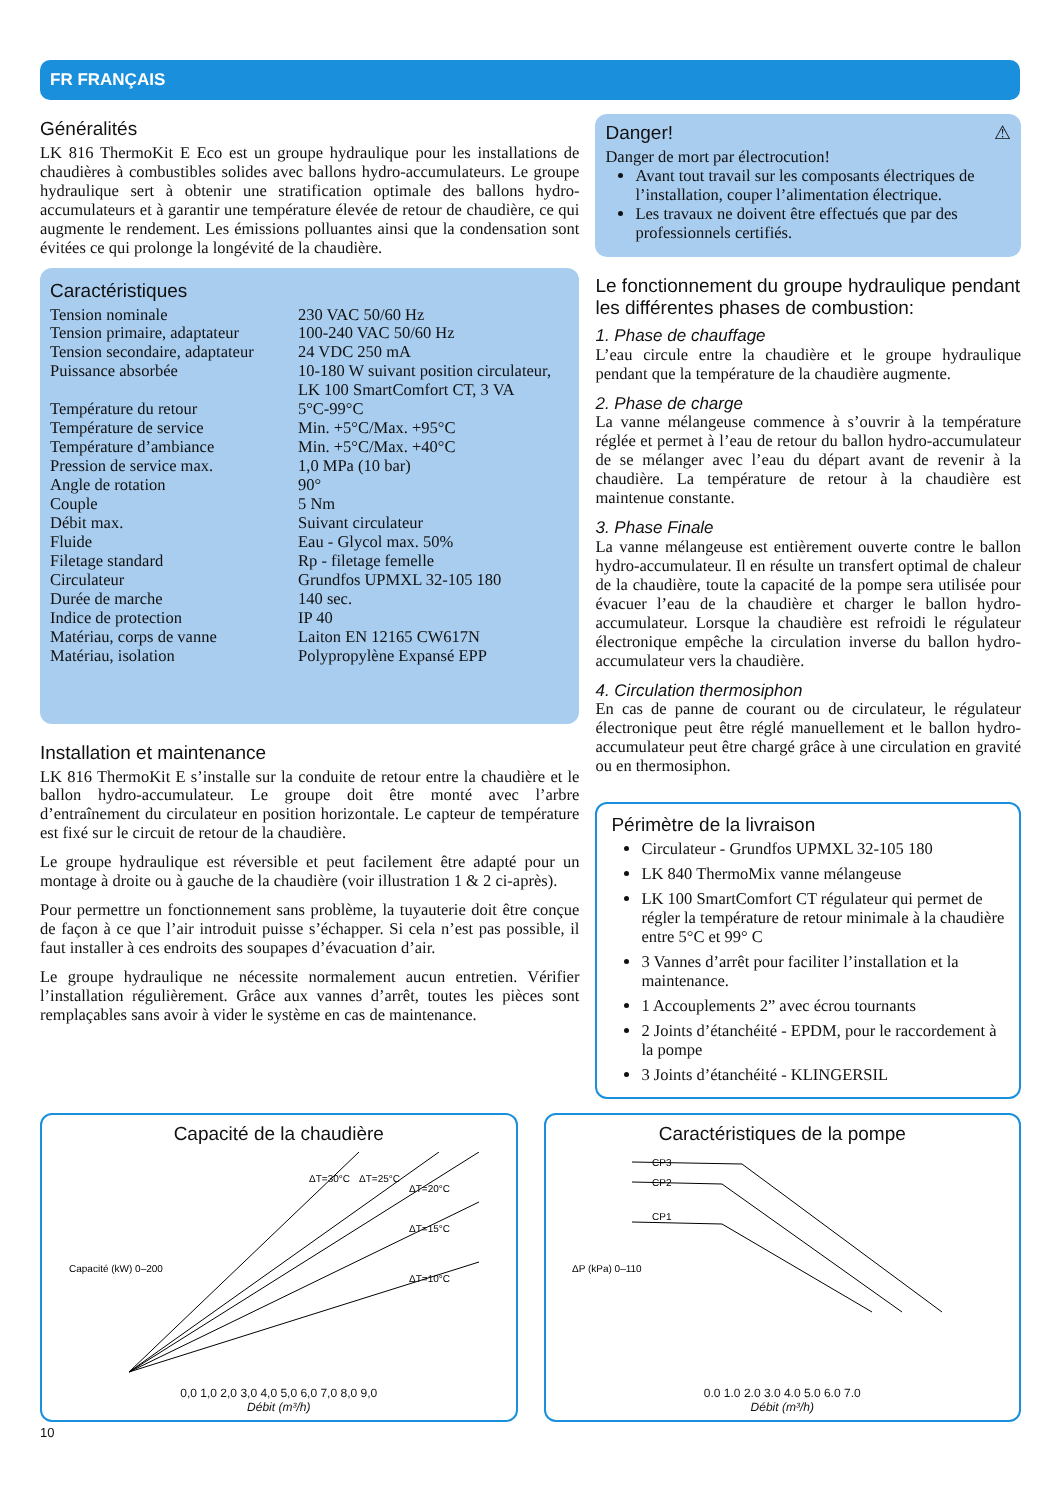FR FRANÇAIS
Généralités
LK 816 ThermoKit E Eco est un groupe hydraulique pour les installations de chaudières à combustibles solides avec ballons hydro-accumulateurs. Le groupe hydraulique sert à obtenir une stratification optimale des ballons hydro-accumulateurs et à garantir une température élevée de retour de chaudière, ce qui augmente le rendement. Les émissions polluantes ainsi que la condensation sont évitées ce qui prolonge la longévité de la chaudière.
Caractéristiques
| Tension nominale | 230 VAC 50/60 Hz |
| Tension primaire, adaptateur | 100-240 VAC 50/60 Hz |
| Tension secondaire, adaptateur | 24 VDC 250 mA |
| Puissance absorbée | 10-180 W suivant position circulateur, LK 100 SmartComfort CT, 3 VA |
| Température du retour | 5°C-99°C |
| Température de service | Min. +5°C/Max. +95°C |
| Température d’ambiance | Min. +5°C/Max. +40°C |
| Pression de service max. | 1,0 MPa (10 bar) |
| Angle de rotation | 90° |
| Couple | 5 Nm |
| Débit max. | Suivant circulateur |
| Fluide | Eau - Glycol max. 50% |
| Filetage standard | Rp - filetage femelle |
| Circulateur | Grundfos UPMXL 32-105 180 |
| Durée de marche | 140 sec. |
| Indice de protection | IP 40 |
| Matériau, corps de vanne | Laiton EN 12165 CW617N |
| Matériau, isolation | Polypropylène Expansé EPP |
Installation et maintenance
LK 816 ThermoKit E s’installe sur la conduite de retour entre la chaudière et le ballon hydro-accumulateur. Le groupe doit être monté avec l’arbre d’entraînement du circulateur en position horizontale. Le capteur de température est fixé sur le circuit de retour de la chaudière.
Le groupe hydraulique est réversible et peut facilement être adapté pour un montage à droite ou à gauche de la chaudière (voir illustration 1 & 2 ci-après).
Pour permettre un fonctionnement sans problème, la tuyauterie doit être conçue de façon à ce que l’air introduit puisse s’échapper. Si cela n’est pas possible, il faut installer à ces endroits des soupapes d’évacuation d’air.
Le groupe hydraulique ne nécessite normalement aucun entretien. Vérifier l’installation régulièrement. Grâce aux vannes d’arrêt, toutes les pièces sont remplaçables sans avoir à vider le système en cas de maintenance.
Danger! ⚠
Danger de mort par électrocution!
Avant tout travail sur les composants électriques de l’installation, couper l’alimentation électrique.
Les travaux ne doivent être effectués que par des professionnels certifiés.
Le fonctionnement du groupe hydraulique pendant les différentes phases de combustion:
1. Phase de chauffage
L’eau circule entre la chaudière et le groupe hydraulique pendant que la température de la chaudière augmente.
2. Phase de charge
La vanne mélangeuse commence à s’ouvrir à la température réglée et permet à l’eau de retour du ballon hydro-accumulateur de se mélanger avec l’eau du départ avant de revenir à la chaudière. La température de retour à la chaudière est maintenue constante.
3. Phase Finale
La vanne mélangeuse est entièrement ouverte contre le ballon hydro-accumulateur. Il en résulte un transfert optimal de chaleur de la chaudière, toute la capacité de la pompe sera utilisée pour évacuer l’eau de la chaudière et charger le ballon hydro-accumulateur. Lorsque la chaudière est refroidi le régulateur électronique empêche la circulation inverse du ballon hydro-accumulateur vers la chaudière.
4. Circulation thermosiphon
En cas de panne de courant ou de circulateur, le régulateur électronique peut être réglé manuellement et le ballon hydro-accumulateur peut être chargé grâce à une circulation en gravité ou en thermosiphon.
Périmètre de la livraison
Circulateur - Grundfos UPMXL 32-105 180
LK 840 ThermoMix vanne mélangeuse
LK 100 SmartComfort CT régulateur qui permet de régler la température de retour minimale à la chaudière entre 5°C et 99° C
3 Vannes d’arrêt pour faciliter l’installation et la maintenance.
1 Accouplements 2” avec écrou tournants
2 Joints d’étanchéité - EPDM, pour le raccordement à la pompe
3 Joints d’étanchéité - KLINGERSIL
Capacité de la chaudière
ΔT=30°C
ΔT=25°C
ΔT=20°C
ΔT=15°C
ΔT=10°C
Capacité (kW) 0–200
0,0 1,0 2,0 3,0 4,0 5,0 6,0 7,0 8,0 9,0
Débit (m³/h)
Caractéristiques de la pompe
CP3
CP2
CP1
ΔP (kPa) 0–110
0.0 1.0 2.0 3.0 4.0 5.0 6.0 7.0
Débit (m³/h)
10